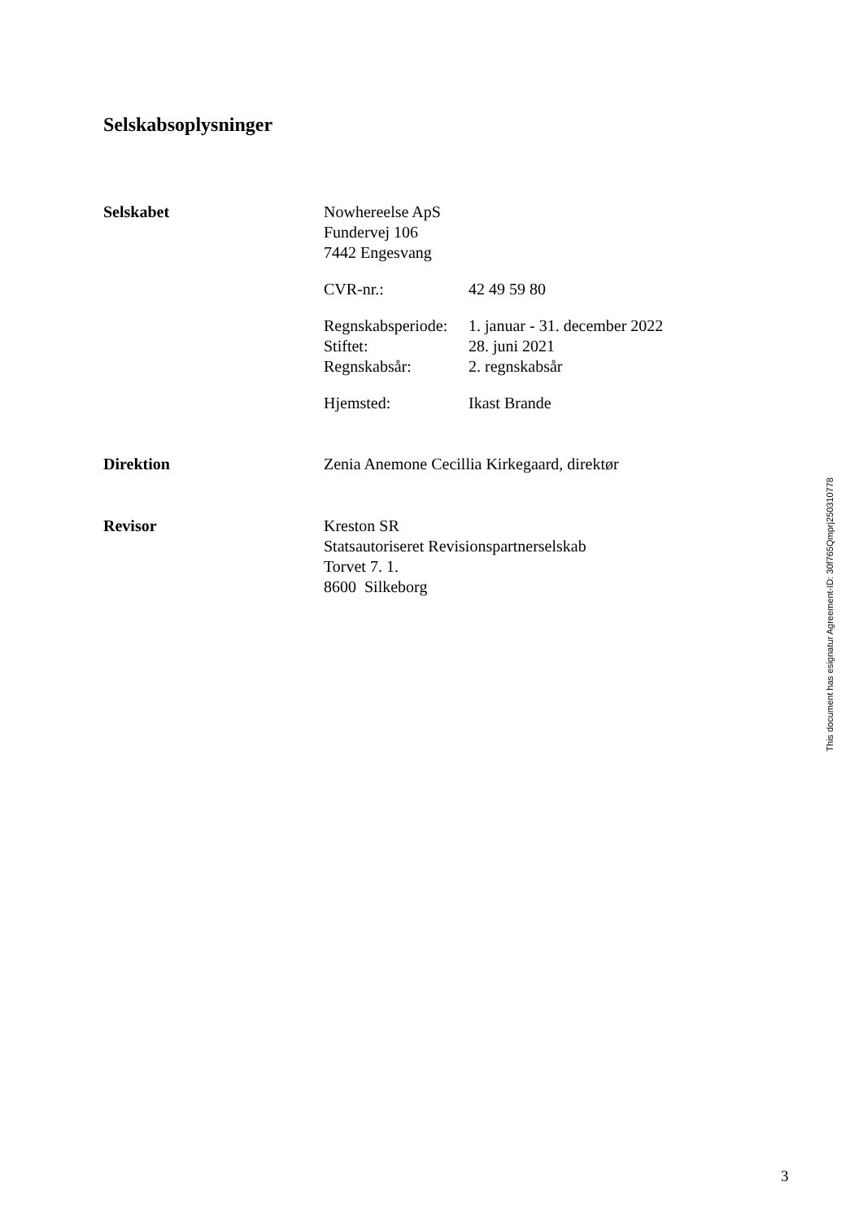Selskabsoplysninger
Selskabet Nowhereelse ApS
Fundervej 106
7442 Engesvang
CVR-nr.: 42 49 59 80
Regnskabsperiode: 1. januar - 31. december 2022
Stiftet: 28. juni 2021
Regnskabsår: 2. regnskabsår
Hjemsted: Ikast Brande
Direktion Zenia Anemone Cecillia Kirkegaard, direktør
Revisor Kreston SR
Statsautoriseret Revisionspartnerselskab
Torvet 7. 1.
8600 Silkeborg
This document has esignatur Agreement-ID: 30f765Qmprj250310778
3